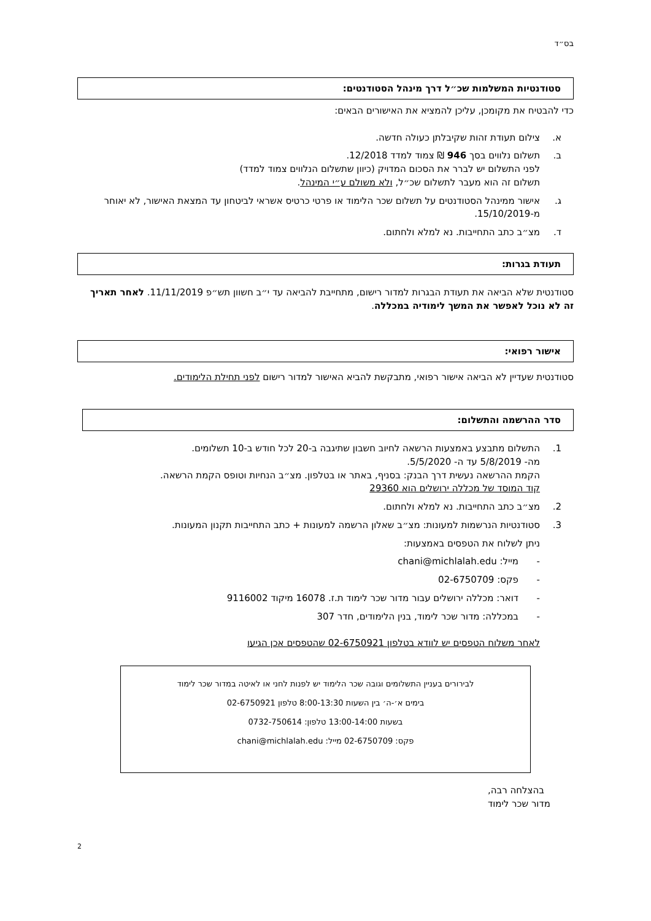בס״ד
סטודנטיות המשלמות שכ״ל דרך מינהל הסטודנטים:
כדי להבטיח את מקומכן, עליכן להמציא את האישורים הבאים:
א. צילום תעודת זהות שקיבלתן כעולה חדשה.
ב. תשלום נלווים בסך 946 ₪ צמוד למדד 12/2018.
לפני התשלום יש לברר את הסכום המדויק (כיוון שתשלום הנלווים צמוד למדד)
תשלום זה הוא מעבר לתשלום שכ״ל, ולא משולם ע״י המינהל.
ג. אישור ממינהל הסטודנטים על תשלום שכר הלימוד או פרטי כרטיס אשראי לביטחון עד המצאת האישור, לא יאוחר מ-15/10/2019.
ד. מצ״ב כתב התחייבות. נא למלא ולחתום.
תעודת בגרות:
סטודנטית שלא הביאה את תעודת הבגרות למדור רישום, מתחייבת להביאה עד י״ב חשוון תש״פ 11/11/2019. לאחר תאריך זה לא נוכל לאפשר את המשך לימודיה במכללה.
אישור רפואי:
סטודנטית שעדיין לא הביאה אישור רפואי, מתבקשת להביא האישור למדור רישום לפני תחילת הלימודים.
סדר ההרשמה והתשלום:
1. התשלום מתבצע באמצעות הרשאה לחיוב חשבון שתיגבה ב-20 לכל חודש ב-10 תשלומים.
מה- 5/8/2019 עד ה- 5/5/2020.
הקמת ההרשאה נעשית דרך הבנק: בסניף, באתר או בטלפון. מצ״ב הנחיות וטופס הקמת הרשאה.
קוד המוסד של מכללה ירושלים הוא 29360
2. מצ״ב כתב התחייבות. נא למלא ולחתום.
3. סטודנטיות הנרשמות למעונות: מצ״ב שאלון הרשמה למעונות + כתב התחייבות תקנון המעונות.
ניתן לשלוח את הטפסים באמצעות:
- מייל: chani@michlalah.edu
- פקס: 02-6750709
- דואר: מכללה ירושלים עבור מדור שכר לימוד ת.ז. 16078 מיקוד 9116002
- במכללה: מדור שכר לימוד, בנין הלימודים, חדר 307
לאחר משלוח הטפסים יש לוודא בטלפון 02-6750921 שהטפסים אכן הגיעו
לבירורים בעניין התשלומים וגובה שכר הלימוד יש לפנות לחני או לאיטה במדור שכר לימוד
בימים א׳-ה׳ בין השעות 8:00-13:30 טלפון 02-6750921
בשעות 13:00-14:00 טלפון: 0732-750614
פקס: 02-6750709 מייל: chani@michlalah.edu
בהצלחה רבה,
מדור שכר לימוד
2